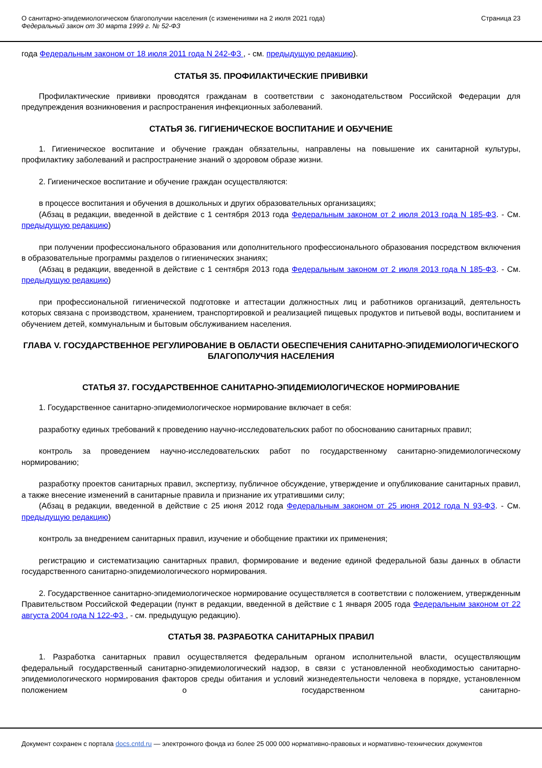О санитарно-эпидемиологическом благополучии населения (с изменениями на 2 июля 2021 года)
Федеральный закон от 30 марта 1999 г. № 52-ФЗ
Страница 23
года Федеральным законом от 18 июля 2011 года N 242-ФЗ , - см. предыдущую редакцию).
СТАТЬЯ 35. ПРОФИЛАКТИЧЕСКИЕ ПРИВИВКИ
Профилактические прививки проводятся гражданам в соответствии с законодательством Российской Федерации для предупреждения возникновения и распространения инфекционных заболеваний.
СТАТЬЯ 36. ГИГИЕНИЧЕСКОЕ ВОСПИТАНИЕ И ОБУЧЕНИЕ
1. Гигиеническое воспитание и обучение граждан обязательны, направлены на повышение их санитарной культуры, профилактику заболеваний и распространение знаний о здоровом образе жизни.
2. Гигиеническое воспитание и обучение граждан осуществляются:
в процессе воспитания и обучения в дошкольных и других образовательных организациях;
(Абзац в редакции, введенной в действие с 1 сентября 2013 года Федеральным законом от 2 июля 2013 года N 185-ФЗ. - См. предыдущую редакцию)
при получении профессионального образования или дополнительного профессионального образования посредством включения в образовательные программы разделов о гигиенических знаниях;
(Абзац в редакции, введенной в действие с 1 сентября 2013 года Федеральным законом от 2 июля 2013 года N 185-ФЗ. - См. предыдущую редакцию)
при профессиональной гигиенической подготовке и аттестации должностных лиц и работников организаций, деятельность которых связана с производством, хранением, транспортировкой и реализацией пищевых продуктов и питьевой воды, воспитанием и обучением детей, коммунальным и бытовым обслуживанием населения.
ГЛАВА V. ГОСУДАРСТВЕННОЕ РЕГУЛИРОВАНИЕ В ОБЛАСТИ ОБЕСПЕЧЕНИЯ САНИТАРНО-ЭПИДЕМИОЛОГИЧЕСКОГО БЛАГОПОЛУЧИЯ НАСЕЛЕНИЯ
СТАТЬЯ 37. ГОСУДАРСТВЕННОЕ САНИТАРНО-ЭПИДЕМИОЛОГИЧЕСКОЕ НОРМИРОВАНИЕ
1. Государственное санитарно-эпидемиологическое нормирование включает в себя:
разработку единых требований к проведению научно-исследовательских работ по обоснованию санитарных правил;
контроль за проведением научно-исследовательских работ по государственному санитарно-эпидемиологическому нормированию;
разработку проектов санитарных правил, экспертизу, публичное обсуждение, утверждение и опубликование санитарных правил, а также внесение изменений в санитарные правила и признание их утратившими силу;
(Абзац в редакции, введенной в действие с 25 июня 2012 года Федеральным законом от 25 июня 2012 года N 93-ФЗ. - См. предыдущую редакцию)
контроль за внедрением санитарных правил, изучение и обобщение практики их применения;
регистрацию и систематизацию санитарных правил, формирование и ведение единой федеральной базы данных в области государственного санитарно-эпидемиологического нормирования.
2. Государственное санитарно-эпидемиологическое нормирование осуществляется в соответствии с положением, утвержденным Правительством Российской Федерации (пункт в редакции, введенной в действие с 1 января 2005 года Федеральным законом от 22 августа 2004 года N 122-ФЗ , - см. предыдущую редакцию).
СТАТЬЯ 38. РАЗРАБОТКА САНИТАРНЫХ ПРАВИЛ
1. Разработка санитарных правил осуществляется федеральным органом исполнительной власти, осуществляющим федеральный государственный санитарно-эпидемиологический надзор, в связи с установленной необходимостью санитарно-эпидемиологического нормирования факторов среды обитания и условий жизнедеятельности человека в порядке, установленном положением о государственном санитарно-
Документ сохранен с портала docs.cntd.ru — электронного фонда из более 25 000 000 нормативно-правовых и нормативно-технических документов